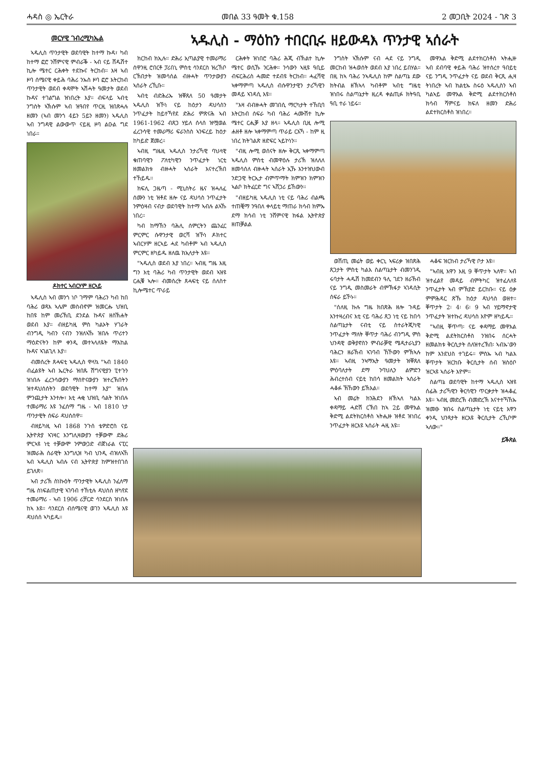ሓዳስ ◎ ኤርትራ መበል 33 ዓመት ቁ.158 2 መጋቢት 2024 - ገጽ 3
መርሃዊ ገብረሚካኤል
ኣዱሊስ ጥንታዊት ወደባዊት ከተማ ኩዳ፣ ካብ ከተማ ፎሮ ንሸምናዊ ምብራቕ - ኣብ ናይ ሸዱሽተ ኪሎ ሜተር ርሕቀት ተደኲና ትርከብ። እዛ ኣብ ዞባ ሰሜናዊ ቀይሕ ባሕሪ ንኡስ ዞባ ፎሮ እትርከብ ጥንታዊት ወደብ ቀዳሞት ኣሽሓት ዓመታት ወደብ ኩዳና ተገልግል ዝነበረት እያ። ብፍላይ ኣብቲ ንግስት ኣኽሱም ኣብ ዝዓበየ ጥርዚ ዝበጽሓሉ ዘመን (ኣብ መንጎ 4ይን 5ይን ዘመን) ኣዱሊስ ኣብ ንግዳዊ ልውውጥ ናይዚ ዞባ ልዑል ግደ ነበራ።
ዶክተር ኣብርሃም ዘርኣይ
ኣዱሊስ ኣብ መንጎ ነቦ ገማም ባሕሪን ካብ ከበ ባሕሪ ወጻእ ኣሌም መስብኖም ዝመርሑ ህዝቢ ከበዩ ከም መሪኽቢ ደንደል ኩዳና ዘስኽሐት ወደብ እያ። ብዘይካዚ ምስ ካልኦት ሃገራት ብንግዲ ካብን ናብን ንዝለኣኹ ዝበሉ ጥሪተን ማዕድናትን ከም ቀንዲ መተኣላለዪት ማእከል ኩዳና ኣገልጊላ እያ።
ብመሰረት ጸሓፍቲ ኣዱሊስ ዋላኳ "ኣብ 1840 ብፈልዩት ኣብ ኤርትራ ዝበጹ ሽግናዊያን ፒተጉን ዝነበሉ ፈረንሳውያን ማሰዮናውያን ዝተረኽበትን ዝተዳህሰሰትን ወደባዊት ከተማ እያ" ዝበሉ ምንጪታት እንተሎ፣ እቲ ሓቂ ህዝቢ ሳልት ዝነበሉ ተመራማሪ እዩ ንፈሰማ ግዜ - ኣብ 1810 ነታ ጥንታዊት ሰፍራ ዳህሰሰዋ።
ብዘይካዚ ኣብ 1868 ንጉሰ ቴዎድሮስ ናይ ኢትዮጵያ ኣገዛር እንግሊዛውያን ተቓውሞ ድሕሪ ምርኣዩ ነቲ ተቓውሞ ንምውጋድ ብጀነራል ናፒር ዝመራሕ ሰራዊት እንግሊዝ ካብ ህንዲ ብዝለኣኸ ኣብ ኣዱሊስ ኣብሉ ናብ ኢትዮጵያ ከምዝተበገሰ ይገለጽ።
ኣብ ታሪኽ ስነኩዕት ጥንታዊት ኣዱሊስ ንፈለማ ግዜ ስነፍልጠታዊ ኣገባብ ተኸቲሉ ዳህሰሰ ዘካየደ ተመራማሪ - ኣብ 1906 ሪቻርድ ሳንደርስ ዝነበሉ ከኣ እዩ። ሳንደርስ ብሰሜናዊ ወገን ኣዱሊስ እዩ ዳህሰሰ ኣካይዱ።
ኣዱሊስ - ማዕከን ተበርቢሩ ዘይውዳእ ጥንታዊ ኣሰራት
ክርከብ ክኢሉ። ድሕሪ ኢጣልያዊ ተመራማሪ ሰዋንዚ ሮበርቶ ፓሪበኒ ምስቲ ሳንደርስ ዝረኸቦ ርኽበታት ዝመሳሰል ብዙሓት ጥንታውያን ኣሰራት ረኺቡ።
ኣብቲ ብድሕሪኡ ዝቐጸለ 50 ዓመታት ኣዱሊስ ዝኾነ ናይ ከዕታን ዳህሳስን ንጥፈታት ከይተኻየደ ድሕሪ ምጽናሕ ኣብ 1961-1962 ብጸጋ ሃይለ ሰላሰ ዝሟወል ፈረንሳዊ ተመራማሪ ፍራንስስ ኣንፍረይ ከዕታ ከካይድ ጀመረ።
ኣብዚ ግዜዚ ኣዱሊስ ንታሪኻዊ ባህላዊ ቁጠባዊን ፖለቲካዊን ንጥፈታት ነርቲ ዘመልክቱ ብዙሓት ኣሰራት እናተረኽበ ተኸይዱ።
ክፍሊ ጋዜጣ - ሚኒስትሪ ዜና ዝሓለፈ ሰሙን ነቲ ዝቶደ ዘሎ ናይ ዳህሳስ ንጥፈታት ንምዕዛብ ናብታ ወደባዊት ከተማ ኣብሉ ልኣኹ ነበረ።
ካብ ከማኸን ባሕሊ ሰምርትን ጨንፈር ምርምር ሱዋንታዊ ወርሻ ዝኾነ ዶክተር ኣብርሃም ዘርኣይ ሓደ ካብቶም ኣብ ኣዱሊስ ምርምር ዘካይዱ ዘለዉ ክኢላታት እዩ።
"ኣዱሊስ ወደብ እያ ነበረ። ኣብዚ ግዜ እዚ ግን እቲ ባሕሪ ካብ ጥንታዊት ወደብ ኣዝዩ ርሒቑ ኣሎ። ብመሰረት ጸሓፍቲ ናይ ሰለስተ ኪሎሜተር ጥራይ
ርሕቀት ዝነበሮ ባሕሪ ሕጂ ብኽልተ ኪሎ ሜተር ወሲኹ ንርሕቀ። ንሳውን ኣዚዩ ዓቢይ ብፍርሕሪስ ሓመድ ተደብዩ ትርከብ። ሓፈሻዊ ኣቀማምጣ ኣዱሊስ ብሱዋንታዊን ታሪኻዊን መዳይ ኣገዳሲ እዩ።
"እዛ ብብዙሓት መገበሲ ማርካታት ተኸቢባ እትርከብ ሰፍራ ካብ ባሕሪ ሓሙሽተ ኪሎ ሜተር ርሒቓ እያ ዘላ። ኣዱሊስ ቢዚ ሎሚ ሐዘቶ ዘሎ ኣቀማምጣ ጥራይ ርእኻ - ከም ዚ ነበረ ክትገልጽ ዘድፍር ኣይኮነን።
"ብዚ ሎሚ ወሰናት ዘሎ ቅርጺ ኣቀማምጣ ኣዱሊስ ምስቲ ብመዋዕሉ ታሪኽ ዝለለለ ዘመሳሰለ ብዙሓት ኣሰራት ኢኹ እንተዝህውብ ንድጋዊ ትርኢታ ብምጥማት ክምዝን ክምዝን ኣልቦ ክትፈርድ ግና ኣሸጋሪ ይኸውን።
"ብዘይካዚ ኣዱሊስ ነቲ ናይ ባሕሪ ብልጫ ተጠቒማ ንዓበለ ቀላይቲ ማጠራ ክሳብ ክምኡ ደማ ክሳብ ነቲ ንሸምናዊ ክፋል ኢትዮጵያ ዘጠቓልል
ንግስት ኣኽሱም ናብ ሓደ ናይ ንግዲ መርከብ ዝሓወሰት ወደብ እያ ነበረ ይበሃል። በዚ ከኣ ባሕሪ ንኣዱሊስ ከም ስልጣኔ ደው ክትብል ዘኽኣላ ካብቶም ኣብቲ ግዜቲ ዝነበሩ ስልጣኔታት ዚረዳ ቀልጢፉ ክትዓቢ ዓቢ ተራ ነይሩ።
መዋእል ቅድሚ ልደተክርስቶስ ኣትሒዙ ኣብ ደብባዊ ቀይሕ ባሕሪ ዝተሰረተ ዓበይቲ ናይ ንግዲ ንጥፈታት ናይ ወደብ ቅርጺ ሒዛ ትነበረት ኣብ ክልቲኡ ስሩዕ ኣዱሊስን ኣብ ካልኣይ መዋእል ቅድሚ ልደተክርስቶስ ክሳብ ሻምናይ ክፍለ ዘመን ድሕሪ ልደተክርስቶስ ዝነበረ።
ወሽጢ መሬት ወይ ቀርኒ ኣፍሪቃ ዝበጽሕ ጸጋታት ምስቲ ካልእ ስልጣኔታት ብመንገዲ ሩባታት ሓዱሽ ከመደብን ዓሊ ገደን ዘራኽብ ናይ ንግዲ መስመራት ብምኽፋታ ኣገዳሲት ሰፍራ ይኾኑ።
"ሰለዚ ኩሉ ግዜ ክበጽሕ ዘሎ ጉዳይ እንተዛረብና እቲ ናይ ባሕሪ ጸጋ ነቲ ናይ ከበሳ ስልጣኔታት ናብቲ ናይ ስተራትጂካዊ ንጥፈታት ማለት ቐጥታ ባሕሪ ብንግዲ ምስ ህንዳዊ ወቅያኖስን ምብራቓዊ ሜዲተራኒያን ባሕርን ዘራኽብ ኣገባብ ኸኾውን ምኽኣሉ እዩ። ኣብዚ ንኣማኢት ዓመታት ዝቐጸለ ምዕባለታት ደማ ንባህሊን ልምድን ሕብረተሰብ ናይቲ ከበሳ ዘመልክት ኣሰራት ሓቆፉ ኽኸውን ይኽእል።
ኣብ መሬት ክንሕደን ዘኽኣለ ካልእ ቀዳማይ ሓድሽ ርኽበ ከኣ 2ይ መዋእል ቅድሚ ልደትክርስቶስ ኣትሒዙ ዝቶደ ዝነበረ ንጥፈታት ዘርእዩ ኣሰራት ሓዚ እዩ።
ሓቆፍ ዝርከብ ታሪኻዊ ቦታ እዩ።
"ኣብዚ እዋን እዚ 9 ቐጥታት ኣለዋ። ኣብ ዝተፈልየ መዳይ ብምትካር ዝተፈለለዩ ንጥፈታት ኣብ ምኽያድ ይርከቡ። ናይ ዕቃ ምምሕዳር ጽኹ ከዕታ ዳህሳስ ወዘተ። ቐጥታት 2፡ 4፡ 6፡ 9 ኣብ ሃይማኖታዊ ንጥፈታት ዝተኩረ ዳህሳስ እዮም ዘካይዱ።
"ኣብዚ ቐጥጣ፡ ናይ ቀዳማይ መዋእል ቅድሚ ልደትክርስቶስ ንዝበሩ ሰርሓት ዘመልክቱ ቅርሲታት ሰለዝተረኽበ፡ ኣብኡ'ውን ከም እንደህስ ተገይሩ። ምስኡ ኣብ ካልእ ቐጥታት ዝርከቡ ቅርሲታት ሰብ ዝስዕቦ ዝርኣዩ ኣሰራት እዮም።
ስልጣኔ ወደባዊት ከተማ ኣዱሊስ ኣዝዩ ሰፊሕ ታሪኻዊን ቅርሳዊን ጥርቃታት ዝሓቆፈ እዩ። ኣብዚ መድረኽ ብመድረኽ እናተተኻኸኡ ዝመፁ ዝበሩ ስልጣኔታት ነቲ ናይቲ እዋን ቀንዲ ህንጻታት ዘርእዩ ቅርሲታት ረኺቦም ኣለው።"
ይቕጽል